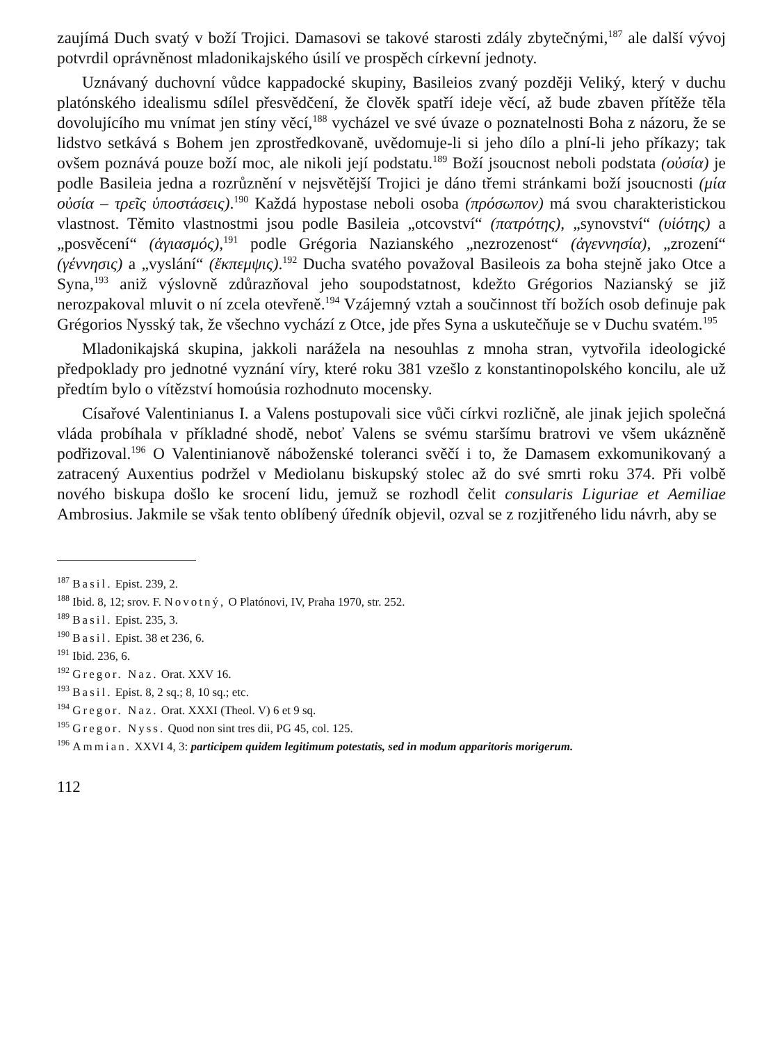zaujímá Duch svatý v boží Trojici. Damasovi se takové starosti zdály zbytečnými,<sup>187</sup> ale další vývoj potvrdil oprávněnost mladonikajského úsilí ve prospěch církevní jednoty.
Uznávaný duchovní vůdce kappadocké skupiny, Basileios zvaný později Veliký, který v duchu platónského idealismu sdílel přesvědčení, že člověk spatří ideje věcí, až bude zbaven přítěže těla dovolujícího mu vnímat jen stíny věcí,<sup>188</sup> vycházel ve své úvaze o poznatelnosti Boha z názoru, že se lidstvo setkává s Bohem jen zprostředkovaně, uvědomuje-li si jeho dílo a plní-li jeho příkazy; tak ovšem poznává pouze boží moc, ale nikoli její podstatu.<sup>189</sup> Boží jsoucnost neboli podstata (οὐσία) je podle Basileia jedna a rozrůznění v nejsvětější Trojici je dáno třemi stránkami boží jsoucnosti (μία οὐσία – τρεῖς ὑποστάσεις).<sup>190</sup> Každá hypostase neboli osoba (πρόσωπον) má svou charakteristickou vlastnost. Těmito vlastnostmi jsou podle Basileia „otcovství“ (πατρότης), „synovství“ (υἱότης) a „posvěcení“ (ἁγιασμός),<sup>191</sup> podle Grégoria Nazianského „nezrozenost“ (ἀγεννησία), „zrození“ (γέννησις) a „vyslání“ (ἔκπεμψις).<sup>192</sup> Ducha svatého považoval Basileois za boha stejně jako Otce a Syna,<sup>193</sup> aniž výslovně zdůrazňoval jeho soupodstatnost, kdežto Grégorios Nazianský se již nerozpakoval mluvit o ní zcela otevřeně.<sup>194</sup> Vzájemný vztah a součinnost tří božích osob definuje pak Grégorios Nysský tak, že všechno vychází z Otce, jde přes Syna a uskutečňuje se v Duchu svatém.<sup>195</sup>
Mladonikajská skupina, jakkoli narážela na nesouhlas z mnoha stran, vytvořila ideologické předpoklady pro jednotné vyznání víry, které roku 381 vzešlo z konstantinopolského koncilu, ale už předtím bylo o vítězství homoúsia rozhodnuto mocensky.
Císařové Valentinianus I. a Valens postupovali sice vůči církvi rozličně, ale jinak jejich společná vláda probíhala v příkladné shodě, neboť Valens se svému staršímu bratrovi ve všem ukázněně podřizoval.<sup>196</sup> O Valentinianově náboženské toleranci svěčí i to, že Damasem exkomunikovaný a zatracený Auxentius podržel v Mediolanu biskupský stolec až do své smrti roku 374. Při volbě nového biskupa došlo ke srocení lidu, jemuž se rozhodl čelit consularis Liguriae et Aemiliae Ambrosius. Jakmile se však tento oblíbený úředník objevil, ozval se z rozjitřeného lidu návrh, aby se
<sup>187</sup> Basil. Epist. 239, 2.
<sup>188</sup> Ibid. 8, 12; srov. F. Novotný, O Platónovi, IV, Praha 1970, str. 252.
<sup>189</sup> Basil. Epist. 235, 3.
<sup>190</sup> Basil. Epist. 38 et 236, 6.
<sup>191</sup> Ibid. 236, 6.
<sup>192</sup> Gregor. Naz. Orat. XXV 16.
<sup>193</sup> Basil. Epist. 8, 2 sq.; 8, 10 sq.; etc.
<sup>194</sup> Gregor. Naz. Orat. XXXI (Theol. V) 6 et 9 sq.
<sup>195</sup> Gregor. Nyss. Quod non sint tres dii, PG 45, col. 125.
<sup>196</sup> Ammian. XXVI 4, 3: participem quidem legitimum potestatis, sed in modum apparitoris morigerum.
112